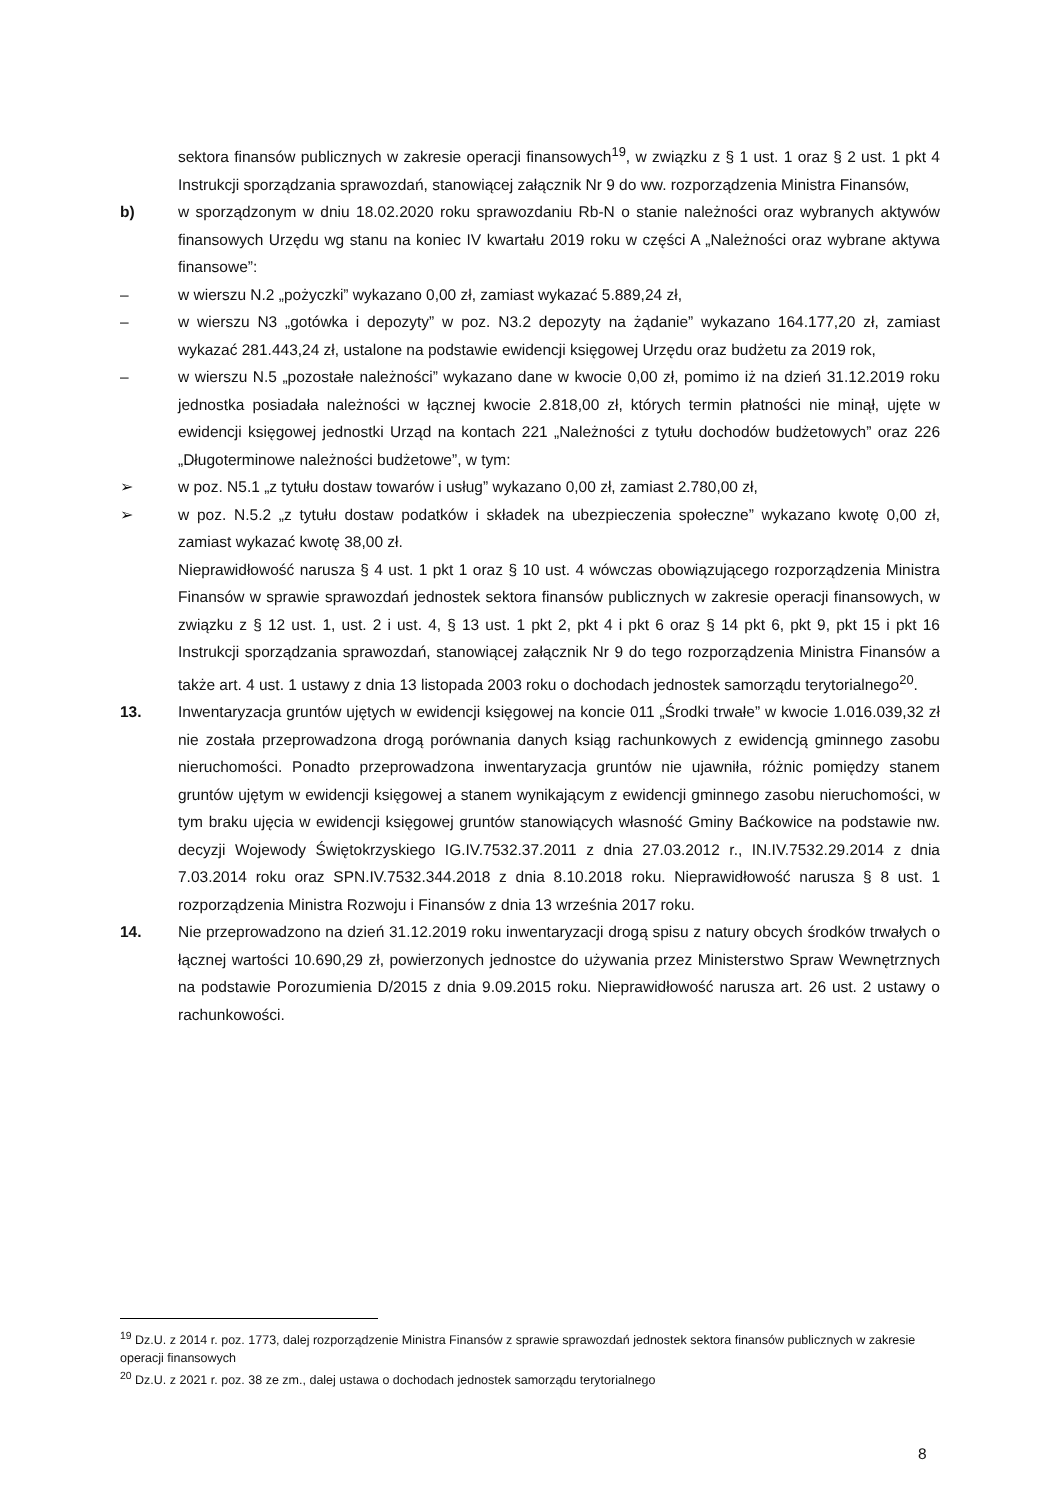sektora finansów publicznych w zakresie operacji finansowych<sup>19</sup>, w związku z § 1 ust. 1 oraz § 2 ust. 1 pkt 4 Instrukcji sporządzania sprawozdań, stanowiącej załącznik Nr 9 do ww. rozporządzenia Ministra Finansów,
b) w sporządzonym w dniu 18.02.2020 roku sprawozdaniu Rb-N o stanie należności oraz wybranych aktywów finansowych Urzędu wg stanu na koniec IV kwartału 2019 roku w części A „Należności oraz wybrane aktywa finansowe”:
– w wierszu N.2 „pożyczki” wykazano 0,00 zł, zamiast wykazać 5.889,24 zł,
– w wierszu N3 „gotówka i depozyty” w poz. N3.2 depozyty na żądanie” wykazano 164.177,20 zł, zamiast wykazać 281.443,24 zł, ustalone na podstawie ewidencji księgowej Urzędu oraz budżetu za 2019 rok,
– w wierszu N.5 „pozostałe należności” wykazano dane w kwocie 0,00 zł, pomimo iż na dzień 31.12.2019 roku jednostka posiadała należności w łącznej kwocie 2.818,00 zł, których termin płatności nie minął, ujęte w ewidencji księgowej jednostki Urząd na kontach 221 „Należności z tytułu dochodów budżetowych” oraz 226 „Długoterminowe należności budżetowe”, w tym:
➢ w poz. N5.1 „z tytułu dostaw towarów i usług” wykazano 0,00 zł, zamiast 2.780,00 zł,
➢ w poz. N.5.2 „z tytułu dostaw podatków i składek na ubezpieczenia społeczne” wykazano kwotę 0,00 zł, zamiast wykazać kwotę 38,00 zł.
Nieprawidłowość narusza § 4 ust. 1 pkt 1 oraz § 10 ust. 4 wówczas obowiązującego rozporządzenia Ministra Finansów w sprawie sprawozdań jednostek sektora finansów publicznych w zakresie operacji finansowych, w związku z § 12 ust. 1, ust. 2 i ust. 4, § 13 ust. 1 pkt 2, pkt 4 i pkt 6 oraz § 14 pkt 6, pkt 9, pkt 15 i pkt 16 Instrukcji sporządzania sprawozdań, stanowiącej załącznik Nr 9 do tego rozporządzenia Ministra Finansów a także art. 4 ust. 1 ustawy z dnia 13 listopada 2003 roku o dochodach jednostek samorządu terytorialnego<sup>20</sup>.
13. Inwentaryzacja gruntów ujętych w ewidencji księgowej na koncie 011 „Środki trwałe” w kwocie 1.016.039,32 zł nie została przeprowadzona drogą porównania danych ksiąg rachunkowych z ewidencją gminnego zasobu nieruchomości. Ponadto przeprowadzona inwentaryzacja gruntów nie ujawniła, różnic pomiędzy stanem gruntów ujętym w ewidencji księgowej a stanem wynikającym z ewidencji gminnego zasobu nieruchomości, w tym braku ujęcia w ewidencji księgowej gruntów stanowiących własność Gminy Baćkowice na podstawie nw. decyzji Wojewody Świętokrzyskiego IG.IV.7532.37.2011 z dnia 27.03.2012 r., IN.IV.7532.29.2014 z dnia 7.03.2014 roku oraz SPN.IV.7532.344.2018 z dnia 8.10.2018 roku. Nieprawidłowość narusza § 8 ust. 1 rozporządzenia Ministra Rozwoju i Finansów z dnia 13 września 2017 roku.
14. Nie przeprowadzono na dzień 31.12.2019 roku inwentaryzacji drogą spisu z natury obcych środków trwałych o łącznej wartości 10.690,29 zł, powierzonych jednostce do używania przez Ministerstwo Spraw Wewnętrznych na podstawie Porozumienia D/2015 z dnia 9.09.2015 roku. Nieprawidłowość narusza art. 26 ust. 2 ustawy o rachunkowości.
<sup>19</sup> Dz.U. z 2014 r. poz. 1773, dalej rozporządzenie Ministra Finansów z sprawie sprawozdań jednostek sektora finansów publicznych w zakresie operacji finansowych
<sup>20</sup> Dz.U. z 2021 r. poz. 38 ze zm., dalej ustawa o dochodach jednostek samorządu terytorialnego
8